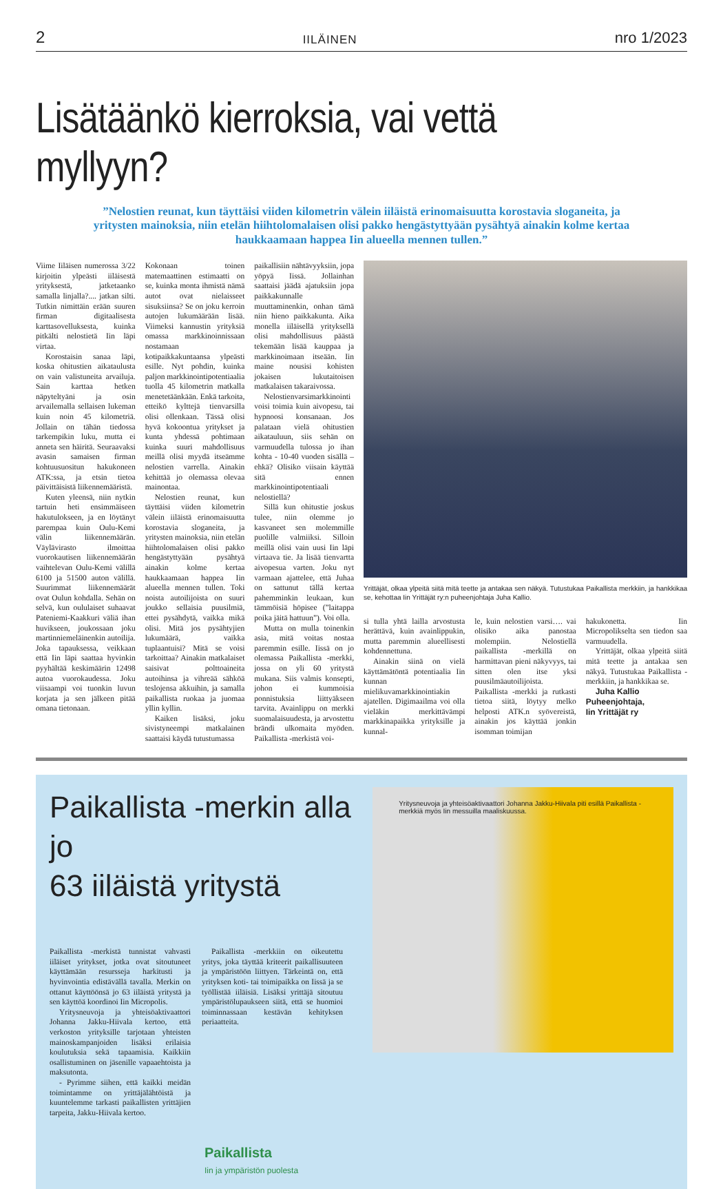2 IILÄINEN nro 1/2023
Lisätäänkö kierroksia, vai vettä myllyyn?
”Nelostien reunat, kun täyttäisi viiden kilometrin välein iiläistä erinomaisuutta korostavia sloganeita, ja yritysten mainoksia, niin etelän hiihtolomalaisen olisi pakko hengästyttyään pysähtyä ainakin kolme kertaa haukkaamaan happea Iin alueella mennen tullen.”
Viime Iiläisen numerossa 3/22 kirjoitin ylpeästi iiläisestä yrityksestä, jatketaanko samalla linjalla?.... jatkan silti. Tutkin nimittäin erään suuren firman digitaalisesta karttasovelluksesta, kuinka pitkälti nelostietä Iin läpi virtaa.
Korostaisin sanaa läpi, koska ohitustien aikataulusta on vain valistuneita arvailuja. Sain karttaa hetken näpyteltyäni ja osin arvailemalla sellaisen lukeman kuin noin 45 kilometriä. Jollain on tähän tiedossa tarkempikin luku, mutta ei anneta sen häiritä. Seuraavaksi avasin samaisen firman kohtuusuositun hakukoneen ATK:ssa, ja etsin tietoa päivittäisistä liikennemääristä.
Kuten yleensä, niin nytkin tartuin heti ensimmäiseen hakutulokseen, ja en löytänyt parempaa kuin Oulu-Kemi välin liikennemäärän. Väylävirasto ilmoittaa vuorokautisen liikennemäärän vaihtelevan Oulu-Kemi välillä 6100 ja 51500 auton välillä. Suurimmat liikennemäärät ovat Oulun kohdalla. Sehän on selvä, kun oululaiset suhaavat Pateniemi-Kaakkuri väliä ihan huvikseen, joukossaan joku martinniemeläinenkin autoilija. Joka tapauksessa, veikkaan että Iin läpi saattaa hyvinkin pyyhältää keskimäärin 12498 autoa vuorokaudessa. Joku viisaampi voi tuonkin luvun korjata ja sen jälkeen pitää omana tietonaan.
Kokonaan toinen matemaattinen estimaatti on se, kuinka monta ihmistä nämä autot ovat nielaisseet sisuksiinsa? Se on joku kerroin autojen lukumäärään lisää. Viimeksi kannustin yrityksiä omassa markkinoinnissaan nostamaan kotipaikkakuntaansa ylpeästi esille. Nyt pohdin, kuinka paljon markkinointipotentiaalia tuolla 45 kilometrin matkalla menetetäänkään. Enkä tarkoita, etteikö kylttejä tienvarsilla olisi ollenkaan. Tässä olisi hyvä kokoontua yritykset ja kunta yhdessä pohtimaan kuinka suuri mahdollisuus meillä olisi myydä itseämme nelostien varrella. Ainakin kehittää jo olemassa olevaa mainontaa.
Nelostien reunat, kun täyttäisi viiden kilometrin välein iiläistä erinomaisuutta korostavia sloganeita, ja yritysten mainoksia, niin etelän hiihtolomalaisen olisi pakko hengästyttyään pysähtyä ainakin kolme kertaa haukkaamaan happea Iin alueella mennen tullen. Toki noista autoilijoista on suuri joukko sellaisia puusilmiä, ettei pysähdytä, vaikka mikä olisi. Mitä jos pysähtyjien lukumäärä, vaikka tuplaantuisi? Mitä se voisi tarkoittaa? Ainakin matkalaiset saisivat polttoaineita autoihinsa ja vihreää sähköä teslojensa akkuihin, ja samalla paikallista ruokaa ja juomaa yllin kyllin.
Kaiken lisäksi, joku sivistyneempi matkalainen saattaisi käydä tutustumassa
paikallisiin nähtävyyksiin, jopa yöpyä Iissä. Jollainhan saattaisi jäädä ajatuksiin jopa paikkakunnalle muuttaminenkin, onhan tämä niin hieno paikkakunta. Aika monella iiläisellä yrityksellä olisi mahdollisuus päästä tekemään lisää kauppaa ja markkinoimaan itseään. Iin maine nousisi kohisten jokaisen lukutaitoisen matkalaisen takaraivossa.
Nelostienvarsimarkkinointi voisi toimia kuin aivopesu, tai hypnoosi konsanaan. Jos palataan vielä ohitustien aikatauluun, siis sehän on varmuudella tulossa jo ihan kohta - 10-40 vuoden sisällä – ehkä? Olisiko viisain käyttää sitä ennen markkinointipotentiaali nelostiellä?
Sillä kun ohitustie joskus tulee, niin olemme jo kasvaneet sen molemmille puolille valmiiksi. Silloin meillä olisi vain uusi Iin läpi virtaava tie. Ja lisää tienvartta aivopesua varten. Joku nyt varmaan ajattelee, että Juhaa on sattunut tällä kertaa pahemminkin leukaan, kun tämmöisiä höpisee (”laitappa poika jäitä hattuun”). Voi olla.
Mutta on mulla toinenkin asia, mitä voitas nostaa paremmin esille. Iissä on jo olemassa Paikallista -merkki, jossa on yli 60 yritystä mukana. Siis valmis konsepti, johon ei kummoisia ponnistuksia liittyäkseen tarvita. Avainlippu on merkki suomalaisuudesta, ja arvostettu brändi ulkomaita myöden. Paikallista -merkistä voi-
Yrittäjät, olkaa ylpeitä siitä mitä teette ja antakaa sen näkyä. Tutustukaa Paikallista merkkiin, ja hankkikaa se, kehottaa Iin Yrittäjät ry:n puheenjohtaja Juha Kallio.
si tulla yhtä lailla arvostusta herättävä, kuin avainlippukin, mutta paremmin alueellisesti kohdennettuna.
Ainakin siinä on vielä käyttämätöntä potentiaalia Iin kunnan mielikuvamarkkinointiakin ajatellen. Digimaailma voi olla vieläkin merkittävämpi markkinapaikka yrityksille ja kunnal-
le, kuin nelostien varsi…. vai olisiko aika panostaa molempiin. Nelostiellä paikallista -merkillä on harmittavan pieni näkyvyys, tai sitten olen itse yksi puusilmäautoilijoista. Paikallista -merkki ja rutkasti tietoa siitä, löytyy melko helposti ATK.n syövereistä, ainakin jos käyttää jonkin isomman toimijan
hakukonetta. Iin Micropolikselta sen tiedon saa varmuudella.
Yrittäjät, olkaa ylpeitä siitä mitä teette ja antakaa sen näkyä. Tutustukaa Paikallista -merkkiin, ja hankkikaa se.
Juha Kallio
Puheenjohtaja,
Iin Yrittäjät ry
Paikallista -merkin alla jo
63 iiläistä yritystä
Paikallista -merkistä tunnistat vahvasti iiläiset yritykset, jotka ovat sitoutuneet käyttämään resursseja harkitusti ja hyvinvointia edistävällä tavalla. Merkin on ottanut käyttöönsä jo 63 iiläistä yritystä ja sen käyttöä koordinoi Iin Micropolis.
Yritysneuvoja ja yhteisöaktivaattori Johanna Jakku-Hiivala kertoo, että verkoston yrityksille tarjotaan yhteisten mainoskampanjoiden lisäksi erilaisia koulutuksia sekä tapaamisia. Kaikkiin osallistuminen on jäsenille vapaaehtoista ja maksutonta.
- Pyrimme siihen, että kaikki meidän toimintamme on yrittäjälähtöistä ja kuuntelemme tarkasti paikallisten yrittäjien tarpeita, Jakku-Hiivala kertoo.
Paikallista -merkkiin on oikeutettu yritys, joka täyttää kriteerit paikallisuuteen ja ympäristöön liittyen. Tärkeintä on, että yrityksen koti- tai toimipaikka on Iissä ja se työllistää iiläisiä. Lisäksi yrittäjä sitoutuu ympäristölupaukseen siitä, että se huomioi toiminnassaan kestävän kehityksen periaatteita.
Paikallista
Iin ja ympäristön puolesta
Yritysneuvoja ja yhteisöaktivaattori Johanna Jakku-Hiivala piti esillä Paikallista -merkkiä myös Iin messuilla maaliskuussa.